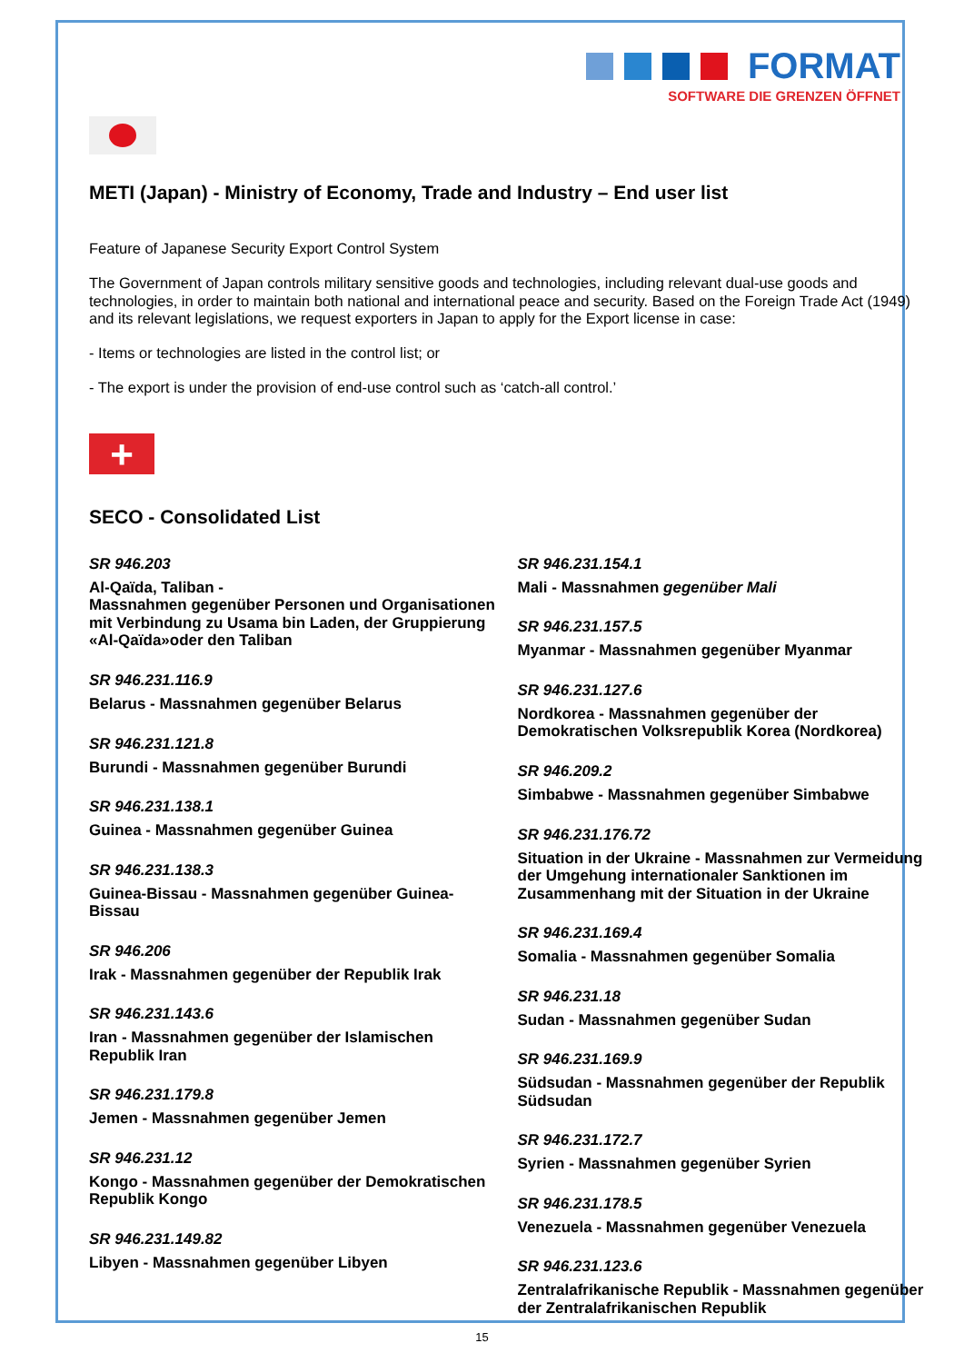FORMAT
SOFTWARE DIE GRENZEN ÖFFNET
METI (Japan) - Ministry of Economy, Trade and Industry – End user list
Feature of Japanese Security Export Control System
The Government of Japan controls military sensitive goods and technologies, including relevant dual-use goods and technologies, in order to maintain both national and international peace and security. Based on the Foreign Trade Act (1949) and its relevant legislations, we request exporters in Japan to apply for the Export license in case:
- Items or technologies are listed in the control list; or
- The export is under the provision of end-use control such as ‘catch-all control.’
+
SECO - Consolidated List
SR 946.203
Al-Qaïda, Taliban -
Massnahmen gegenüber Personen und Organisationen mit Verbindung zu Usama bin Laden, der Gruppierung «Al-Qaïda»oder den Taliban
SR 946.231.116.9
Belarus - Massnahmen gegenüber Belarus
SR 946.231.121.8
Burundi - Massnahmen gegenüber Burundi
SR 946.231.138.1
Guinea - Massnahmen gegenüber Guinea
SR 946.231.138.3
Guinea-Bissau - Massnahmen gegenüber Guinea-Bissau
SR 946.206
Irak - Massnahmen gegenüber der Republik Irak
SR 946.231.143.6
Iran - Massnahmen gegenüber der Islamischen Republik Iran
SR 946.231.179.8
Jemen - Massnahmen gegenüber Jemen
SR 946.231.12
Kongo - Massnahmen gegenüber der Demokratischen Republik Kongo
SR 946.231.149.82
Libyen - Massnahmen gegenüber Libyen
SR 946.231.154.1
Mali - Massnahmen gegenüber Mali
SR 946.231.157.5
Myanmar - Massnahmen gegenüber Myanmar
SR 946.231.127.6
Nordkorea - Massnahmen gegenüber der Demokratischen Volksrepublik Korea (Nordkorea)
SR 946.209.2
Simbabwe - Massnahmen gegenüber Simbabwe
SR 946.231.176.72
Situation in der Ukraine - Massnahmen zur Vermeidung der Umgehung internationaler Sanktionen im Zusammenhang mit der Situation in der Ukraine
SR 946.231.169.4
Somalia - Massnahmen gegenüber Somalia
SR 946.231.18
Sudan - Massnahmen gegenüber Sudan
SR 946.231.169.9
Südsudan - Massnahmen gegenüber der Republik Südsudan
SR 946.231.172.7
Syrien - Massnahmen gegenüber Syrien
SR 946.231.178.5
Venezuela - Massnahmen gegenüber Venezuela
SR 946.231.123.6
Zentralafrikanische Republik - Massnahmen gegenüber der Zentralafrikanischen Republik
15